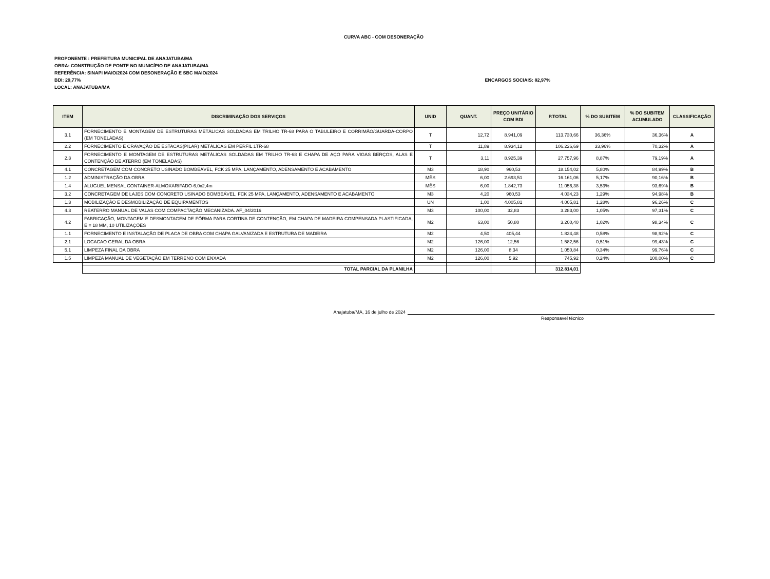CURVA ABC - COM DESONERAÇÃO
PROPONENTE : PREFEITURA MUNICIPAL DE ANAJATUBA/MA
OBRA: CONSTRUÇÃO DE PONTE NO MUNICÍPIO DE ANAJATUBA/MA
REFERÊNCIA: SINAPI MAIO/2024 COM DESONERAÇÃO E SBC MAIO/2024
BDI: 29,77% ENCARGOS SOCIAIS: 82,97%
LOCAL: ANAJATUBA/MA
| ITEM | DISCRIMINAÇÃO DOS SERVIÇOS | UNID | QUANT. | PREÇO UNITÁRIO COM BDI | P.TOTAL | % DO SUBITEM | % DO SUBITEM ACUMULADO | CLASSIFICAÇÃO |
| --- | --- | --- | --- | --- | --- | --- | --- | --- |
| 3.1 | FORNECIMENTO E MONTAGEM DE ESTRUTURAS METÁLICAS SOLDADAS EM TRILHO TR-68 PARA O TABULEIRO E CORRIMÃO/GUARDA-CORPO (EM TONELADAS) | T | 12,72 | 8.941,09 | 113.730,66 | 36,36% | 36,36% | A |
| 2.2 | FORNECIMENTO E CRAVAÇÃO DE ESTACAS(PILAR) METÁLICAS EM PERFIL 1TR-68 | T | 11,89 | 8.934,12 | 106.226,69 | 33,96% | 70,32% | A |
| 2.3 | FORNECIMENTO E MONTAGEM DE ESTRUTURAS METÁLICAS SOLDADAS EM TRILHO TR-68 E CHAPA DE AÇO PARA VIGAS BERÇOS, ALAS E CONTENÇÃO DE ATERRO (EM TONELADAS) | T | 3,11 | 8.925,39 | 27.757,96 | 8,87% | 79,19% | A |
| 4.1 | CONCRETAGEM COM CONCRETO USINADO BOMBEÁVEL, FCK 25 MPA, LANÇAMENTO, ADENSAMENTO E ACABAMENTO | M3 | 18,90 | 960,53 | 18.154,02 | 5,80% | 84,99% | B |
| 1.2 | ADMINISTRAÇÃO DA OBRA | MÊS | 6,00 | 2.693,51 | 16.161,06 | 5,17% | 90,16% | B |
| 1.4 | ALUGUEL MENSAL CONTAINER-ALMOXARIFADO-6,0x2,4m | MÊS | 6,00 | 1.842,73 | 11.056,38 | 3,53% | 93,69% | B |
| 3.2 | CONCRETAGEM DE LAJES COM CONCRETO USINADO BOMBEÁVEL, FCK 25 MPA, LANÇAMENTO, ADENSAMENTO E ACABAMENTO | M3 | 4,20 | 960,53 | 4.034,23 | 1,29% | 94,98% | B |
| 1.3 | MOBILIZAÇÃO E DESMOBILIZAÇÃO DE EQUIPAMENTOS | UN | 1,00 | 4.005,81 | 4.005,81 | 1,28% | 96,26% | C |
| 4.3 | REATERRO MANUAL DE VALAS COM COMPACTAÇÃO MECANIZADA. AF_04/2016 | M3 | 100,00 | 32,83 | 3.283,00 | 1,05% | 97,31% | C |
| 4.2 | FABRICAÇÃO, MONTAGEM E DESMONTAGEM DE FÔRMA PARA CORTINA DE CONTENÇÃO, EM CHAPA DE MADEIRA COMPENSADA PLASTIFICADA, E = 18 MM, 10 UTILIZAÇÕES | M2 | 63,00 | 50,80 | 3.200,40 | 1,02% | 98,34% | C |
| 1.1 | FORNECIMENTO E INSTALAÇÃO DE PLACA DE OBRA COM CHAPA GALVANIZADA E ESTRUTURA DE MADEIRA | M2 | 4,50 | 405,44 | 1.824,48 | 0,58% | 98,92% | C |
| 2.1 | LOCACAO GERAL DA OBRA | M2 | 126,00 | 12,56 | 1.582,56 | 0,51% | 99,43% | C |
| 5.1 | LIMPEZA FINAL DA OBRA | M2 | 126,00 | 8,34 | 1.050,84 | 0,34% | 99,76% | C |
| 1.5 | LIMPEZA MANUAL DE VEGETAÇÃO EM TERRENO COM ENXADA | M2 | 126,00 | 5,92 | 745,92 | 0,24% | 100,00% | C |
| | TOTAL PARCIAL DA PLANILHA | | | | 312.814,01 | | | |
Anajatuba/MA, 16 de julho de 2024
Responsavel técnico